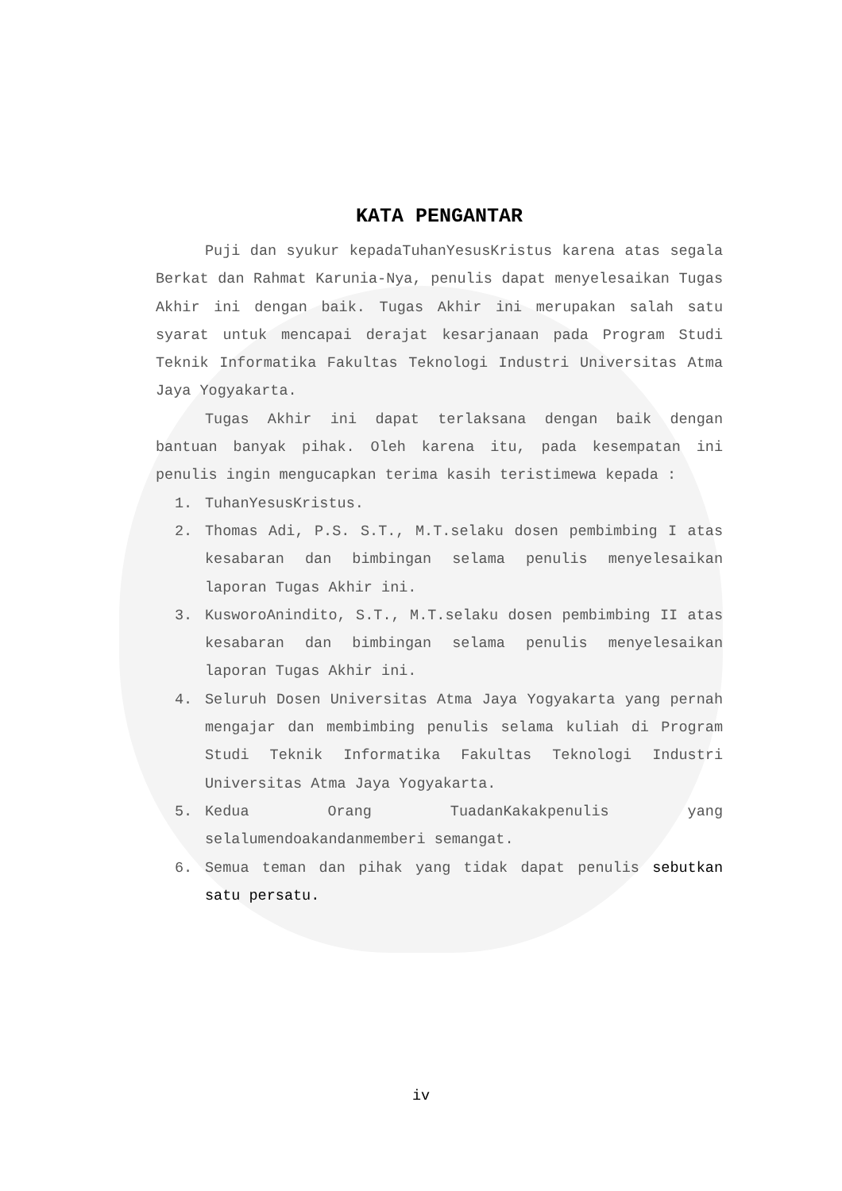KATA PENGANTAR
Puji dan syukur kepadaTuhanYesusKristus karena atas segala Berkat dan Rahmat Karunia-Nya, penulis dapat menyelesaikan Tugas Akhir ini dengan baik. Tugas Akhir ini merupakan salah satu syarat untuk mencapai derajat kesarjanaan pada Program Studi Teknik Informatika Fakultas Teknologi Industri Universitas Atma Jaya Yogyakarta.
Tugas Akhir ini dapat terlaksana dengan baik dengan bantuan banyak pihak. Oleh karena itu, pada kesempatan ini penulis ingin mengucapkan terima kasih teristimewa kepada :
1. TuhanYesusKristus.
2. Thomas Adi, P.S. S.T., M.T.selaku dosen pembimbing I atas kesabaran dan bimbingan selama penulis menyelesaikan laporan Tugas Akhir ini.
3. KusworoAnindito, S.T., M.T.selaku dosen pembimbing II atas kesabaran dan bimbingan selama penulis menyelesaikan laporan Tugas Akhir ini.
4. Seluruh Dosen Universitas Atma Jaya Yogyakarta yang pernah mengajar dan membimbing penulis selama kuliah di Program Studi Teknik Informatika Fakultas Teknologi Industri Universitas Atma Jaya Yogyakarta.
5. Kedua Orang TuadanKakakpenulis yang selalumendoakandanmemberi semangat.
6. Semua teman dan pihak yang tidak dapat penulis sebutkan satu persatu.
iv